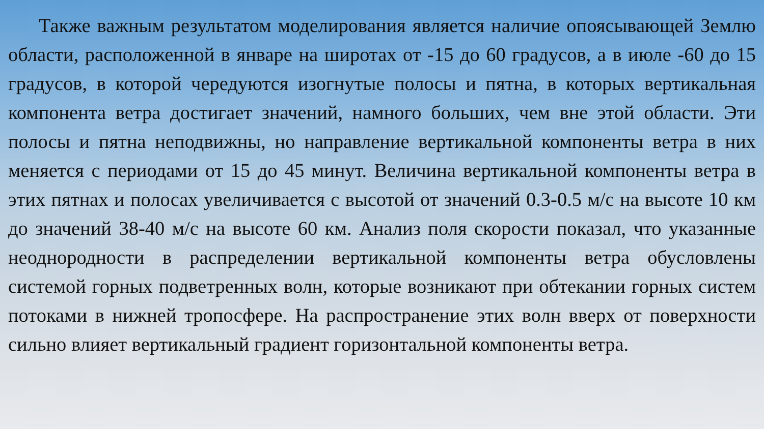Также важным результатом моделирования является наличие опоясывающей Землю области, расположенной в январе на широтах от -15 до 60 градусов, а в июле -60 до 15 градусов, в которой чередуются изогнутые полосы и пятна, в которых вертикальная компонента ветра достигает значений, намного больших, чем вне этой области. Эти полосы и пятна неподвижны, но направление вертикальной компоненты ветра в них меняется с периодами от 15 до 45 минут. Величина вертикальной компоненты ветра в этих пятнах и полосах увеличивается с высотой от значений 0.3-0.5 м/с на высоте 10 км до значений 38-40 м/с на высоте 60 км. Анализ поля скорости показал, что указанные неоднородности в распределении вертикальной компоненты ветра обусловлены системой горных подветренных волн, которые возникают при обтекании горных систем потоками в нижней тропосфере. На распространение этих волн вверх от поверхности сильно влияет вертикальный градиент горизонтальной компоненты ветра.